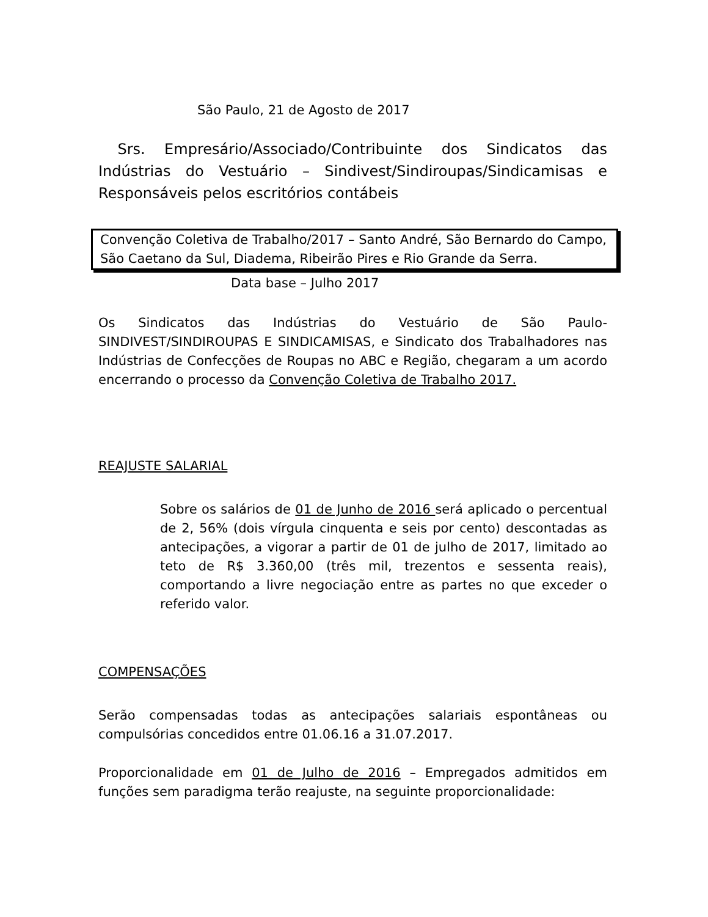São Paulo, 21 de Agosto de 2017
Srs. Empresário/Associado/Contribuinte dos Sindicatos das Indústrias do Vestuário – Sindivest/Sindiroupas/Sindicamisas e Responsáveis pelos escritórios contábeis
Convenção Coletiva de Trabalho/2017 – Santo André, São Bernardo do Campo, São Caetano da Sul, Diadema, Ribeirão Pires e Rio Grande da Serra.
Data base – Julho 2017
Os Sindicatos das Indústrias do Vestuário de São Paulo-SINDIVEST/SINDIROUPAS E SINDICAMISAS, e Sindicato dos Trabalhadores nas Indústrias de Confecções de Roupas no ABC e Região, chegaram a um acordo encerrando o processo da Convenção Coletiva de Trabalho 2017.
REAJUSTE SALARIAL
Sobre os salários de 01 de Junho de 2016 será aplicado o percentual de 2, 56% (dois vírgula cinquenta e seis por cento) descontadas as antecipações, a vigorar a partir de 01 de julho de 2017, limitado ao teto de R$ 3.360,00 (três mil, trezentos e sessenta reais), comportando a livre negociação entre as partes no que exceder o referido valor.
COMPENSAÇÕES
Serão compensadas todas as antecipações salariais espontâneas ou compulsórias concedidos entre 01.06.16 a 31.07.2017.
Proporcionalidade em 01 de Julho de 2016 – Empregados admitidos em funções sem paradigma terão reajuste, na seguinte proporcionalidade: